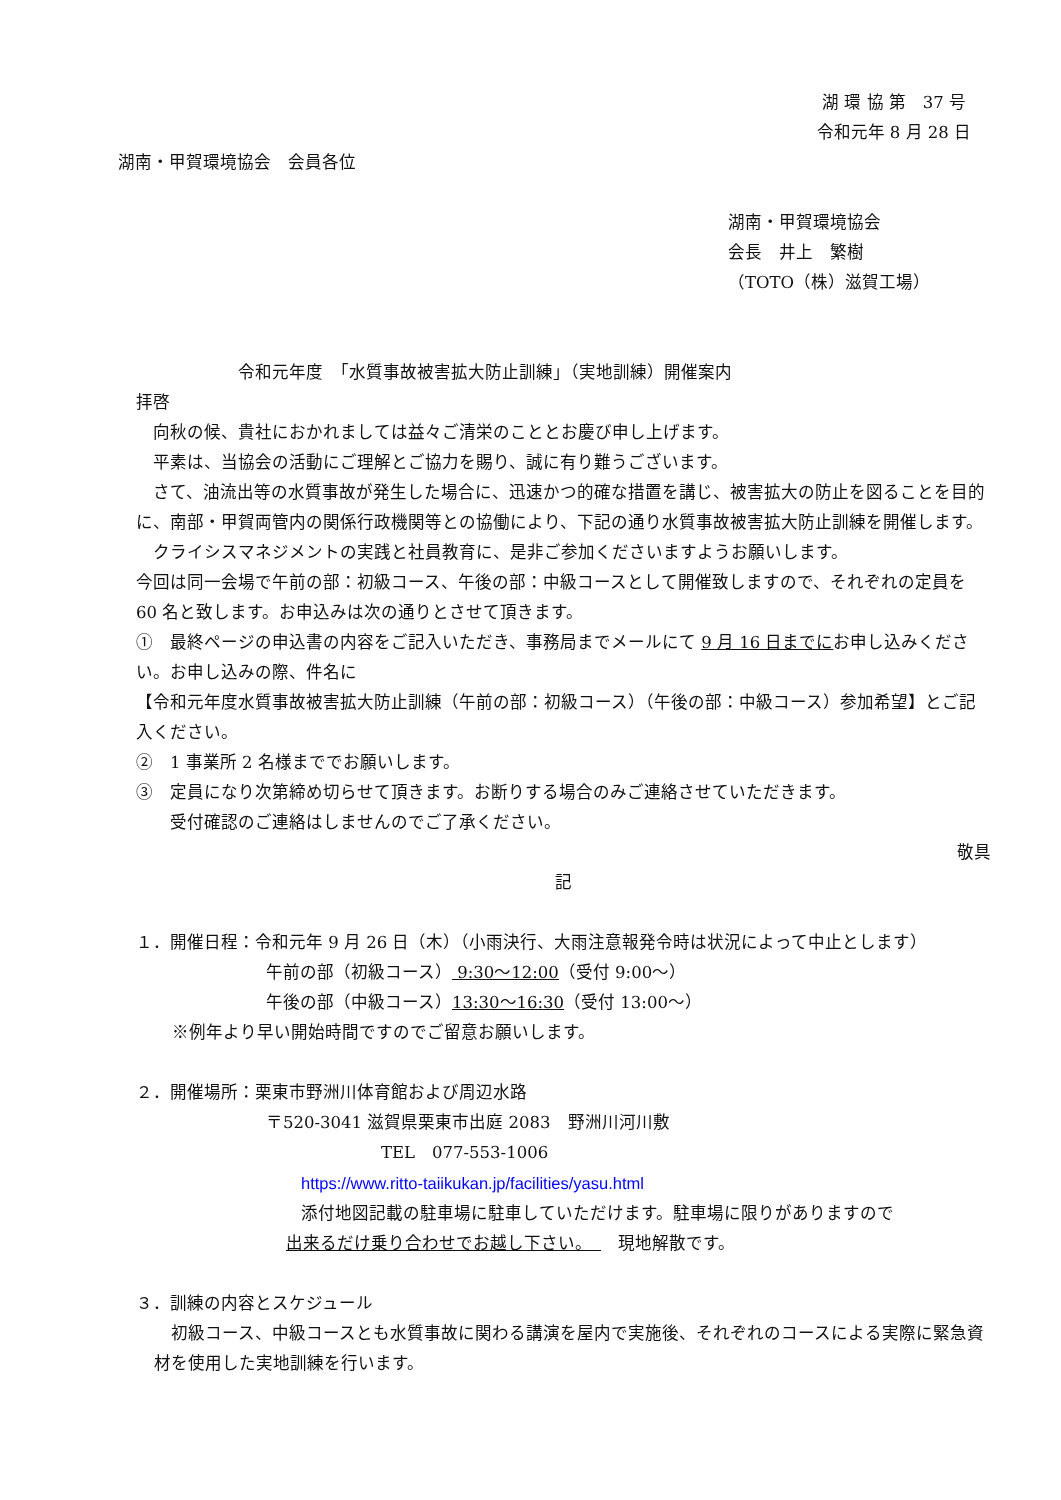湖 環 協 第　37 号
令和元年 8 月 28 日
湖南・甲賀環境協会　会員各位
湖南・甲賀環境協会
会長　井上　繁樹
（TOTO（株）滋賀工場）
令和元年度　「水質事故被害拡大防止訓練」（実地訓練）開催案内
拝啓
　向秋の候、貴社におかれましては益々ご清栄のこととお慶び申し上げます。
　平素は、当協会の活動にご理解とご協力を賜り、誠に有り難うございます。
　さて、油流出等の水質事故が発生した場合に、迅速かつ的確な措置を講じ、被害拡大の防止を図ることを目的に、南部・甲賀両管内の関係行政機関等との協働により、下記の通り水質事故被害拡大防止訓練を開催します。
　クライシスマネジメントの実践と社員教育に、是非ご参加くださいますようお願いします。
今回は同一会場で午前の部：初級コース、午後の部：中級コースとして開催致しますので、それぞれの定員を 60 名と致します。お申込みは次の通りとさせて頂きます。
①　最終ページの申込書の内容をご記入いただき、事務局までメールにて 9 月 16 日までにお申し込みください。お申し込みの際、件名に
【令和元年度水質事故被害拡大防止訓練（午前の部：初級コース）（午後の部：中級コース）参加希望】とご記入ください。
②　1 事業所 2 名様まででお願いします。
③　定員になり次第締め切らせて頂きます。お断りする場合のみご連絡させていただきます。
　　受付確認のご連絡はしませんのでご了承ください。
敬具
記
１．開催日程：令和元年 9 月 26 日（木）（小雨決行、大雨注意報発令時は状況によって中止とします）
午前の部（初級コース） 9:30～12:00（受付 9:00～）
午後の部（中級コース）13:30～16:30（受付 13:00～）
※例年より早い開始時間ですのでご留意お願いします。
２．開催場所：栗東市野洲川体育館および周辺水路
〒520-3041 滋賀県栗東市出庭 2083　野洲川河川敷
TEL　077-553-1006
https://www.ritto-taiikukan.jp/facilities/yasu.html
添付地図記載の駐車場に駐車していただけます。駐車場に限りがありますので
出来るだけ乗り合わせでお越し下さい。　　現地解散です。
３．訓練の内容とスケジュール
　初級コース、中級コースとも水質事故に関わる講演を屋内で実施後、それぞれのコースによる実際に緊急資材を使用した実地訓練を行います。